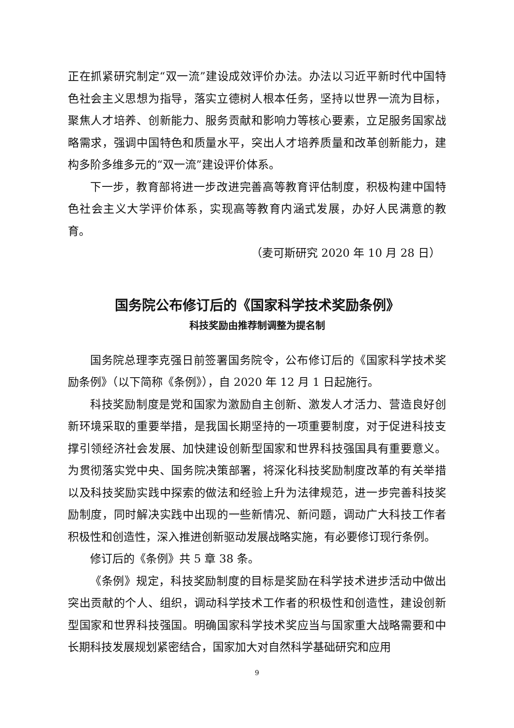正在抓紧研究制定“双一流”建设成效评价办法。办法以习近平新时代中国特色社会主义思想为指导，落实立德树人根本任务，坚持以世界一流为目标，聚焦人才培养、创新能力、服务贡献和影响力等核心要素，立足服务国家战略需求，强调中国特色和质量水平，突出人才培养质量和改革创新能力，建构多阶多维多元的“双一流”建设评价体系。
下一步，教育部将进一步改进完善高等教育评估制度，积极构建中国特色社会主义大学评价体系，实现高等教育内涵式发展，办好人民满意的教育。
（麦可斯研究 2020 年 10 月 28 日）
国务院公布修订后的《国家科学技术奖励条例》
科技奖励由推荐制调整为提名制
国务院总理李克强日前签署国务院令，公布修订后的《国家科学技术奖励条例》（以下简称《条例》），自 2020 年 12 月 1 日起施行。
科技奖励制度是党和国家为激励自主创新、激发人才活力、营造良好创新环境采取的重要举措，是我国长期坚持的一项重要制度，对于促进科技支撑引领经济社会发展、加快建设创新型国家和世界科技强国具有重要意义。为贯彻落实党中央、国务院决策部署，将深化科技奖励制度改革的有关举措以及科技奖励实践中探索的做法和经验上升为法律规范，进一步完善科技奖励制度，同时解决实践中出现的一些新情况、新问题，调动广大科技工作者积极性和创造性，深入推进创新驱动发展战略实施，有必要修订现行条例。
修订后的《条例》共 5 章 38 条。
《条例》规定，科技奖励制度的目标是奖励在科学技术进步活动中做出突出贡献的个人、组织，调动科学技术工作者的积极性和创造性，建设创新型国家和世界科技强国。明确国家科学技术奖应当与国家重大战略需要和中长期科技发展规划紧密结合，国家加大对自然科学基础研究和应用
9